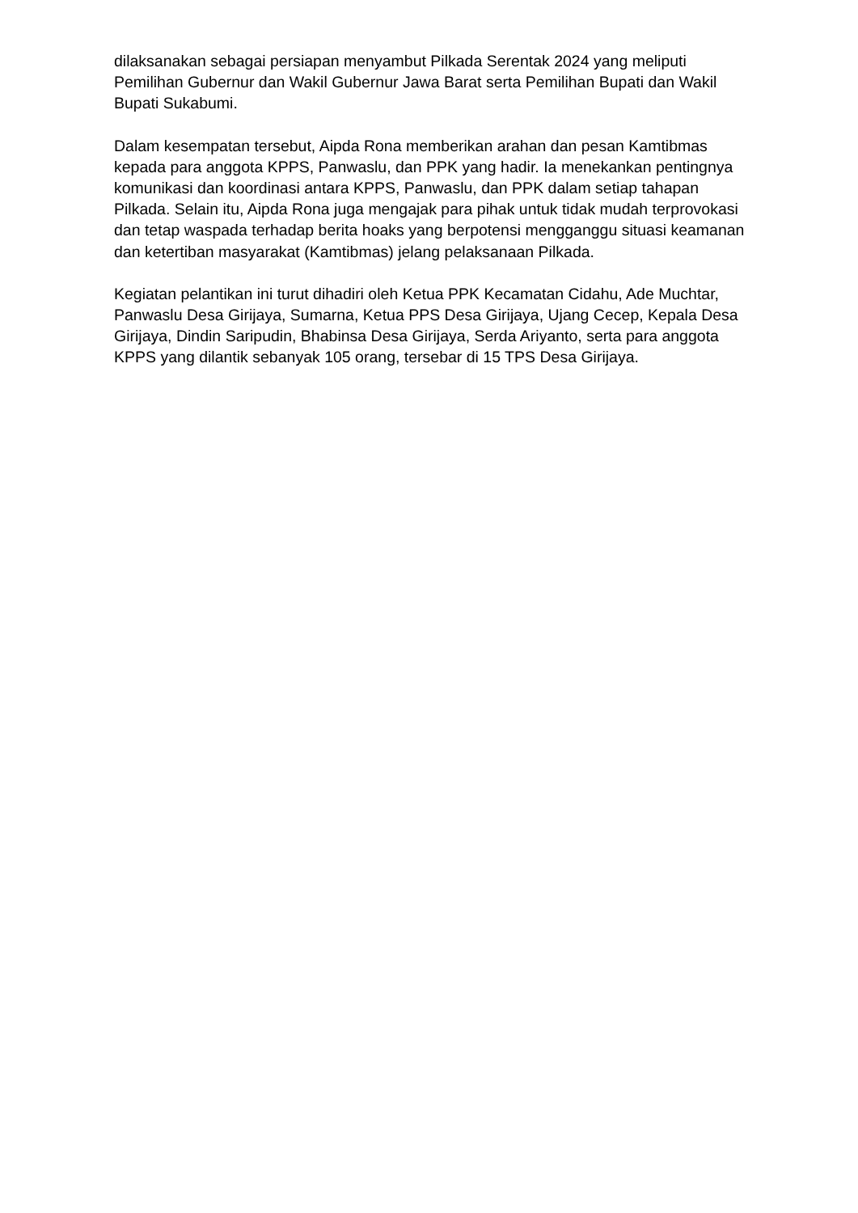dilaksanakan sebagai persiapan menyambut Pilkada Serentak 2024 yang meliputi Pemilihan Gubernur dan Wakil Gubernur Jawa Barat serta Pemilihan Bupati dan Wakil Bupati Sukabumi.
Dalam kesempatan tersebut, Aipda Rona memberikan arahan dan pesan Kamtibmas kepada para anggota KPPS, Panwaslu, dan PPK yang hadir. Ia menekankan pentingnya komunikasi dan koordinasi antara KPPS, Panwaslu, dan PPK dalam setiap tahapan Pilkada. Selain itu, Aipda Rona juga mengajak para pihak untuk tidak mudah terprovokasi dan tetap waspada terhadap berita hoaks yang berpotensi mengganggu situasi keamanan dan ketertiban masyarakat (Kamtibmas) jelang pelaksanaan Pilkada.
Kegiatan pelantikan ini turut dihadiri oleh Ketua PPK Kecamatan Cidahu, Ade Muchtar, Panwaslu Desa Girijaya, Sumarna, Ketua PPS Desa Girijaya, Ujang Cecep, Kepala Desa Girijaya, Dindin Saripudin, Bhabinsa Desa Girijaya, Serda Ariyanto, serta para anggota KPPS yang dilantik sebanyak 105 orang, tersebar di 15 TPS Desa Girijaya.